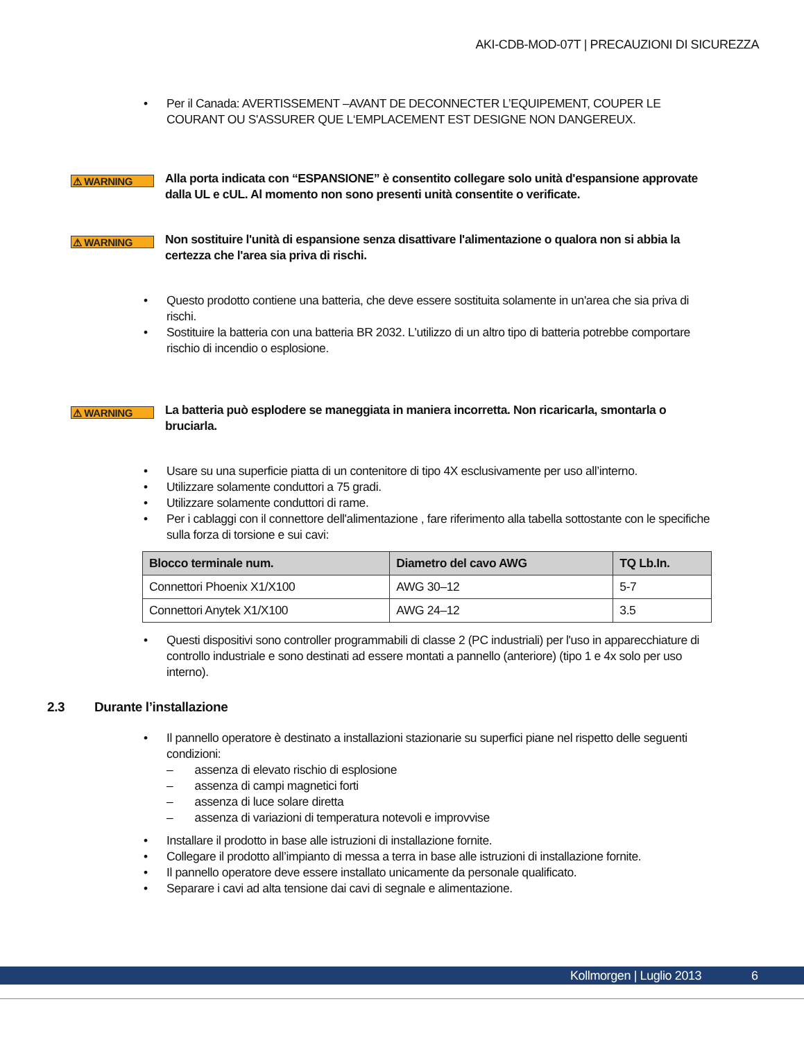AKI-CDB-MOD-07T | PRECAUZIONI DI SICUREZZA
• Per il Canada: AVERTISSEMENT –AVANT DE DECONNECTER L’EQUIPEMENT, COUPER LE COURANT OU S'ASSURER QUE L‘EMPLACEMENT EST DESIGNE NON DANGEREUX.
⚠ WARNING
Alla porta indicata con “ESPANSIONE” è consentito collegare solo unità d'espansione approvate dalla UL e cUL. Al momento non sono presenti unità consentite o verificate.
⚠ WARNING
Non sostituire l'unità di espansione senza disattivare l'alimentazione o qualora non si abbia la certezza che l'area sia priva di rischi.
• Questo prodotto contiene una batteria, che deve essere sostituita solamente in un'area che sia priva di rischi.
• Sostituire la batteria con una batteria BR 2032. L'utilizzo di un altro tipo di batteria potrebbe comportare rischio di incendio o esplosione.
⚠ WARNING
La batteria può esplodere se maneggiata in maniera incorretta. Non ricaricarla, smontarla o bruciarla.
• Usare su una superficie piatta di un contenitore di tipo 4X esclusivamente per uso all’interno.
• Utilizzare solamente conduttori a 75 gradi.
• Utilizzare solamente conduttori di rame.
• Per i cablaggi con il connettore dell'alimentazione , fare riferimento alla tabella sottostante con le specifiche sulla forza di torsione e sui cavi:
| Blocco terminale num. | Diametro del cavo AWG | TQ Lb.In. |
| --- | --- | --- |
| Connettori Phoenix X1/X100 | AWG 30–12 | 5-7 |
| Connettori Anytek X1/X100 | AWG 24–12 | 3.5 |
• Questi dispositivi sono controller programmabili di classe 2 (PC industriali) per l'uso in apparecchiature di controllo industriale e sono destinati ad essere montati a pannello (anteriore) (tipo 1 e 4x solo per uso interno).
2.3 Durante l’installazione
• Il pannello operatore è destinato a installazioni stazionarie su superfici piane nel rispetto delle seguenti condizioni:
– assenza di elevato rischio di esplosione
– assenza di campi magnetici forti
– assenza di luce solare diretta
– assenza di variazioni di temperatura notevoli e improvvise
• Installare il prodotto in base alle istruzioni di installazione fornite.
• Collegare il prodotto all’impianto di messa a terra in base alle istruzioni di installazione fornite.
• Il pannello operatore deve essere installato unicamente da personale qualificato.
• Separare i cavi ad alta tensione dai cavi di segnale e alimentazione.
Kollmorgen | Luglio 2013 6